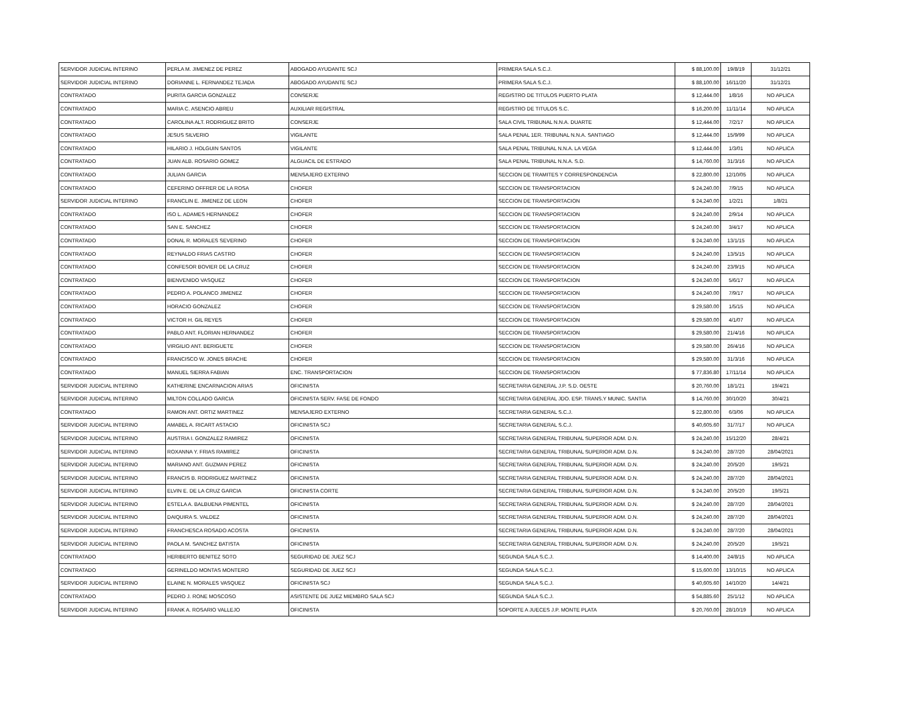| SERVIDOR JUDICIAL INTERINO | PERLA M. JIMENEZ DE PEREZ | ABOGADO AYUDANTE SCJ | PRIMERA SALA S.C.J. | $ 88,100.00 | 19/8/19 | 31/12/21 |
| SERVIDOR JUDICIAL INTERINO | DORIANNE L. FERNANDEZ TEJADA | ABOGADO AYUDANTE SCJ | PRIMERA SALA S.C.J. | $ 88,100.00 | 16/11/20 | 31/12/21 |
| CONTRATADO | PURITA GARCIA GONZALEZ | CONSERJE | REGISTRO DE TITULOS PUERTO PLATA | $ 12,444.00 | 1/8/16 | NO APLICA |
| CONTRATADO | MARIA C. ASENCIO ABREU | AUXILIAR REGISTRAL | REGISTRO DE TITULOS S.C. | $ 16,200.00 | 11/11/14 | NO APLICA |
| CONTRATADO | CAROLINA ALT. RODRIGUEZ BRITO | CONSERJE | SALA CIVIL TRIBUNAL N.N.A. DUARTE | $ 12,444.00 | 7/2/17 | NO APLICA |
| CONTRATADO | JESUS SILVERIO | VIGILANTE | SALA PENAL 1ER. TRIBUNAL N.N.A. SANTIAGO | $ 12,444.00 | 15/9/99 | NO APLICA |
| CONTRATADO | HILARIO J. HOLGUIN SANTOS | VIGILANTE | SALA PENAL TRIBUNAL N.N.A. LA VEGA | $ 12,444.00 | 1/3/01 | NO APLICA |
| CONTRATADO | JUAN ALB. ROSARIO GOMEZ | ALGUACIL DE ESTRADO | SALA PENAL TRIBUNAL N.N.A. S.D. | $ 14,760.00 | 31/3/16 | NO APLICA |
| CONTRATADO | JULIAN GARCIA | MENSAJERO EXTERNO | SECCION DE TRAMITES Y CORRESPONDENCIA | $ 22,800.00 | 12/10/05 | NO APLICA |
| CONTRATADO | CEFERINO OFFRER DE LA ROSA | CHOFER | SECCION DE TRANSPORTACION | $ 24,240.00 | 7/9/15 | NO APLICA |
| SERVIDOR JUDICIAL INTERINO | FRANCLIN E. JIMENEZ DE LEON | CHOFER | SECCION DE TRANSPORTACION | $ 24,240.00 | 1/2/21 | 1/8/21 |
| CONTRATADO | ISO L. ADAMES HERNANDEZ | CHOFER | SECCION DE TRANSPORTACION | $ 24,240.00 | 2/9/14 | NO APLICA |
| CONTRATADO | SAN E. SANCHEZ | CHOFER | SECCION DE TRANSPORTACION | $ 24,240.00 | 3/4/17 | NO APLICA |
| CONTRATADO | DONAL R. MORALES SEVERINO | CHOFER | SECCION DE TRANSPORTACION | $ 24,240.00 | 13/1/15 | NO APLICA |
| CONTRATADO | REYNALDO FRIAS CASTRO | CHOFER | SECCION DE TRANSPORTACION | $ 24,240.00 | 13/5/15 | NO APLICA |
| CONTRATADO | CONFESOR BOVIER DE LA CRUZ | CHOFER | SECCION DE TRANSPORTACION | $ 24,240.00 | 23/9/15 | NO APLICA |
| CONTRATADO | BIENVENIDO VASQUEZ | CHOFER | SECCION DE TRANSPORTACION | $ 24,240.00 | 5/6/17 | NO APLICA |
| CONTRATADO | PEDRO A. POLANCO JIMENEZ | CHOFER | SECCION DE TRANSPORTACION | $ 24,240.00 | 7/9/17 | NO APLICA |
| CONTRATADO | HORACIO GONZALEZ | CHOFER | SECCION DE TRANSPORTACION | $ 29,580.00 | 1/5/15 | NO APLICA |
| CONTRATADO | VICTOR H. GIL REYES | CHOFER | SECCION DE TRANSPORTACION | $ 29,580.00 | 4/1/07 | NO APLICA |
| CONTRATADO | PABLO ANT. FLORIAN HERNANDEZ | CHOFER | SECCION DE TRANSPORTACION | $ 29,580.00 | 21/4/16 | NO APLICA |
| CONTRATADO | VIRGILIO ANT. BERIGUETE | CHOFER | SECCION DE TRANSPORTACION | $ 29,580.00 | 26/4/16 | NO APLICA |
| CONTRATADO | FRANCISCO W. JONES BRACHE | CHOFER | SECCION DE TRANSPORTACION | $ 29,580.00 | 31/3/16 | NO APLICA |
| CONTRATADO | MANUEL SIERRA FABIAN | ENC. TRANSPORTACION | SECCION DE TRANSPORTACION | $ 77,836.80 | 17/11/14 | NO APLICA |
| SERVIDOR JUDICIAL INTERINO | KATHERINE ENCARNACION ARIAS | OFICINISTA | SECRETARIA GENERAL J.P. S.D. OESTE | $ 20,760.00 | 18/1/21 | 19/4/21 |
| SERVIDOR JUDICIAL INTERINO | MILTON COLLADO GARCIA | OFICINISTA SERV. FASE DE FONDO | SECRETARIA GENERAL JDO. ESP. TRANS.Y MUNIC. SANTIA | $ 14,760.00 | 30/10/20 | 30/4/21 |
| CONTRATADO | RAMON ANT. ORTIZ MARTINEZ | MENSAJERO EXTERNO | SECRETARIA GENERAL S.C.J. | $ 22,800.00 | 6/3/06 | NO APLICA |
| SERVIDOR JUDICIAL INTERINO | AMABEL A. RICART ASTACIO | OFICINISTA SCJ | SECRETARIA GENERAL S.C.J. | $ 40,605.60 | 31/7/17 | NO APLICA |
| SERVIDOR JUDICIAL INTERINO | AUSTRIA I. GONZALEZ RAMIREZ | OFICINISTA | SECRETARIA GENERAL TRIBUNAL SUPERIOR ADM. D.N. | $ 24,240.00 | 15/12/20 | 28/4/21 |
| SERVIDOR JUDICIAL INTERINO | ROXANNA Y. FRIAS RAMIREZ | OFICINISTA | SECRETARIA GENERAL TRIBUNAL SUPERIOR ADM. D.N. | $ 24,240.00 | 28/7/20 | 28/04/2021 |
| SERVIDOR JUDICIAL INTERINO | MARIANO ANT. GUZMAN PEREZ | OFICINISTA | SECRETARIA GENERAL TRIBUNAL SUPERIOR ADM. D.N. | $ 24,240.00 | 20/5/20 | 19/5/21 |
| SERVIDOR JUDICIAL INTERINO | FRANCIS B. RODRIGUEZ MARTINEZ | OFICINISTA | SECRETARIA GENERAL TRIBUNAL SUPERIOR ADM. D.N. | $ 24,240.00 | 28/7/20 | 28/04/2021 |
| SERVIDOR JUDICIAL INTERINO | ELVIN E. DE LA CRUZ GARCIA | OFICINISTA CORTE | SECRETARIA GENERAL TRIBUNAL SUPERIOR ADM. D.N. | $ 24,240.00 | 20/5/20 | 19/5/21 |
| SERVIDOR JUDICIAL INTERINO | ESTELA A. BALBUENA PIMENTEL | OFICINISTA | SECRETARIA GENERAL TRIBUNAL SUPERIOR ADM. D.N. | $ 24,240.00 | 28/7/20 | 28/04/2021 |
| SERVIDOR JUDICIAL INTERINO | DAIQUIRA S. VALDEZ | OFICINISTA | SECRETARIA GENERAL TRIBUNAL SUPERIOR ADM. D.N. | $ 24,240.00 | 28/7/20 | 28/04/2021 |
| SERVIDOR JUDICIAL INTERINO | FRANCHESCA ROSADO ACOSTA | OFICINISTA | SECRETARIA GENERAL TRIBUNAL SUPERIOR ADM. D.N. | $ 24,240.00 | 28/7/20 | 28/04/2021 |
| SERVIDOR JUDICIAL INTERINO | PAOLA M. SANCHEZ BATISTA | OFICINISTA | SECRETARIA GENERAL TRIBUNAL SUPERIOR ADM. D.N. | $ 24,240.00 | 20/5/20 | 19/5/21 |
| CONTRATADO | HERIBERTO BENITEZ SOTO | SEGURIDAD DE JUEZ SCJ | SEGUNDA SALA S.C.J. | $ 14,400.00 | 24/8/15 | NO APLICA |
| CONTRATADO | GERINELDO MONTAS MONTERO | SEGURIDAD DE JUEZ SCJ | SEGUNDA SALA S.C.J. | $ 15,600.00 | 13/10/15 | NO APLICA |
| SERVIDOR JUDICIAL INTERINO | ELAINE N. MORALES VASQUEZ | OFICINISTA SCJ | SEGUNDA SALA S.C.J. | $ 40,605.60 | 14/10/20 | 14/4/21 |
| CONTRATADO | PEDRO J. RONE MOSCOSO | ASISTENTE DE JUEZ MIEMBRO SALA SCJ | SEGUNDA SALA S.C.J. | $ 54,885.60 | 25/1/12 | NO APLICA |
| SERVIDOR JUDICIAL INTERINO | FRANK A. ROSARIO VALLEJO | OFICINISTA | SOPORTE A JUECES J.P. MONTE PLATA | $ 20,760.00 | 28/10/19 | NO APLICA |